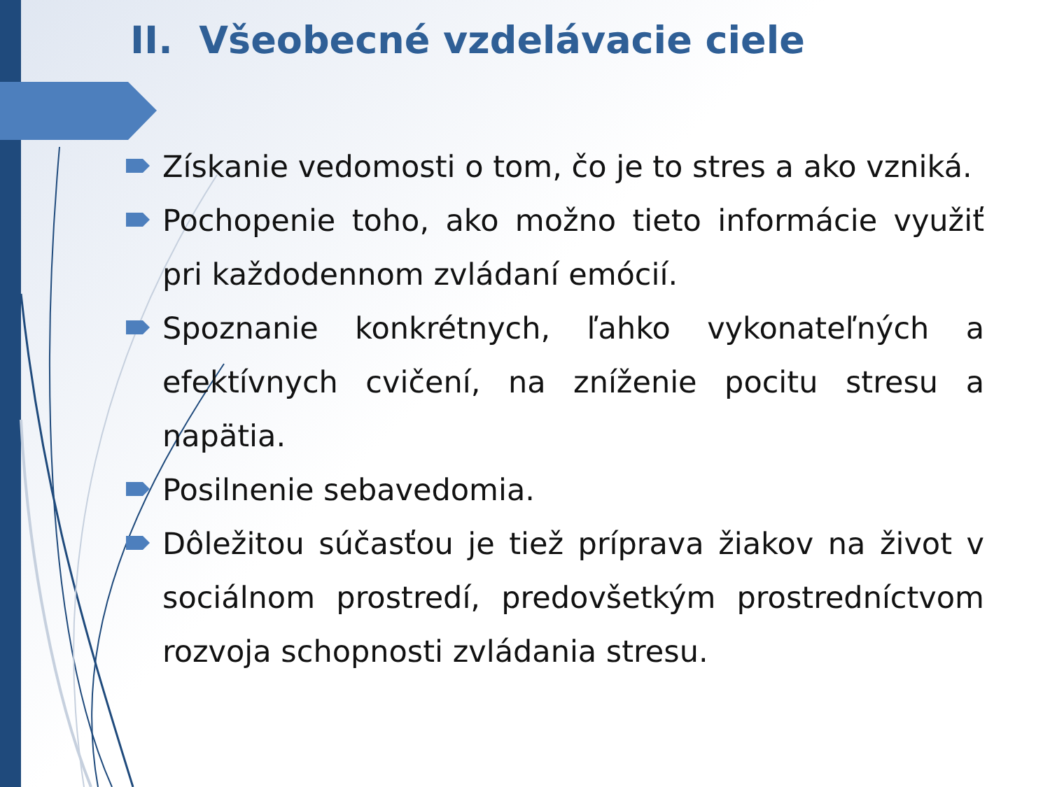II. Všeobecné vzdelávacie ciele
Získanie vedomosti o tom, čo je to stres a ako vzniká.
Pochopenie toho, ako možno tieto informácie využiť pri každodennom zvládaní emócií.
Spoznanie konkrétnych, ľahko vykonateľných a efektívnych cvičení, na zníženie pocitu stresu a napätia.
Posilnenie sebavedomia.
Dôležitou súčasťou je tiež príprava žiakov na život v sociálnom prostredí, predovšetkým prostredníctvom rozvoja schopnosti zvládania stresu.